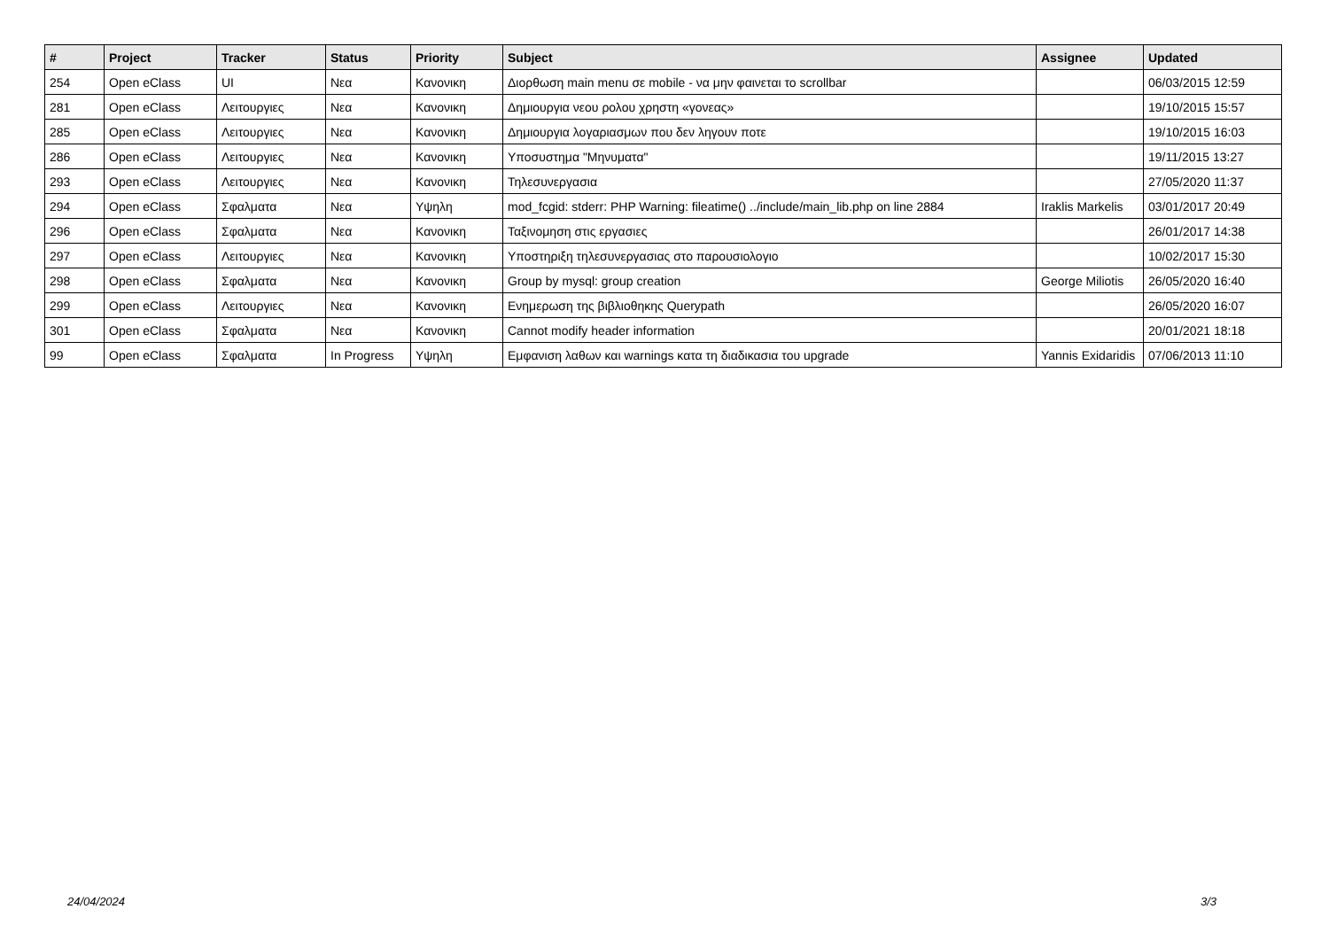| # | Project | Tracker | Status | Priority | Subject | Assignee | Updated |
| --- | --- | --- | --- | --- | --- | --- | --- |
| 254 | Open eClass | UI | Νεα | Κανονικη | Διορθωση main menu σε mobile - να μην φαινεται το scrollbar | | 06/03/2015 12:59 |
| 281 | Open eClass | Λειτουργιες | Νεα | Κανονικη | Δημιουργια νεου ρολου χρηστη «γονεας» | | 19/10/2015 15:57 |
| 285 | Open eClass | Λειτουργιες | Νεα | Κανονικη | Δημιουργια λογαριασμων που δεν ληγουν ποτε | | 19/10/2015 16:03 |
| 286 | Open eClass | Λειτουργιες | Νεα | Κανονικη | Υποσυστημα "Μηνυματα" | | 19/11/2015 13:27 |
| 293 | Open eClass | Λειτουργιες | Νεα | Κανονικη | Τηλεσυνεργασια | | 27/05/2020 11:37 |
| 294 | Open eClass | Σφαλματα | Νεα | Υψηλη | mod_fcgid: stderr: PHP Warning: fileatime() ../include/main_lib.php on line 2884 | Iraklis Markelis | 03/01/2017 20:49 |
| 296 | Open eClass | Σφαλματα | Νεα | Κανονικη | Ταξινομηση στις εργασιες | | 26/01/2017 14:38 |
| 297 | Open eClass | Λειτουργιες | Νεα | Κανονικη | Υποστηριξη τηλεσυνεργασιας στο παρουσιολογιο | | 10/02/2017 15:30 |
| 298 | Open eClass | Σφαλματα | Νεα | Κανονικη | Group by mysql: group creation | George Miliotis | 26/05/2020 16:40 |
| 299 | Open eClass | Λειτουργιες | Νεα | Κανονικη | Ενημερωση της βιβλιοθηκης Querypath | | 26/05/2020 16:07 |
| 301 | Open eClass | Σφαλματα | Νεα | Κανονικη | Cannot modify header information | | 20/01/2021 18:18 |
| 99 | Open eClass | Σφαλματα | In Progress | Υψηλη | Εμφανιση λαθων και warnings κατα τη διαδικασια του upgrade | Yannis Exidaridis | 07/06/2013 11:10 |
24/04/2024 3/3